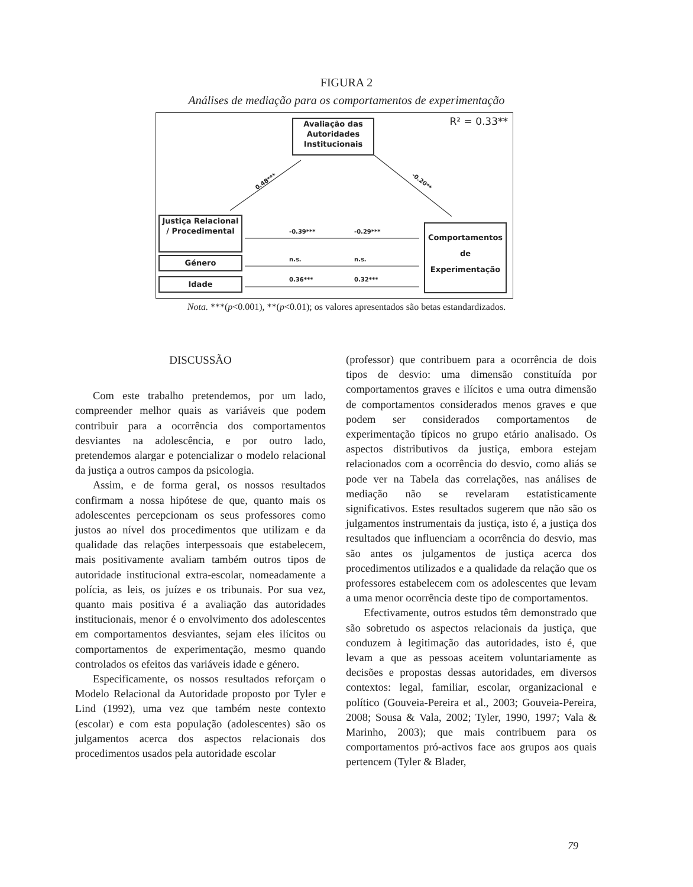FIGURA 2
Análises de mediação para os comportamentos de experimentação
Avaliação das Autoridades Institucionais
R² = 0.33**
0.48*** -0.20**
Justiça Relacional / Procedimental
Género
Idade
Comportamentos de Experimentação
-0.39*** -0.29***
n.s. n.s.
0.36*** 0.32***
Nota. ***(p<0.001), **(p<0.01); os valores apresentados são betas estandardizados.
DISCUSSÃO
Com este trabalho pretendemos, por um lado, compreender melhor quais as variáveis que podem contribuir para a ocorrência dos comportamentos desviantes na adolescência, e por outro lado, pretendemos alargar e potencializar o modelo relacional da justiça a outros campos da psicologia.
Assim, e de forma geral, os nossos resultados confirmam a nossa hipótese de que, quanto mais os adolescentes percepcionam os seus professores como justos ao nível dos procedimentos que utilizam e da qualidade das relações interpessoais que estabelecem, mais positivamente avaliam também outros tipos de autoridade institucional extra-escolar, nomeadamente a polícia, as leis, os juízes e os tribunais. Por sua vez, quanto mais positiva é a avaliação das autoridades institucionais, menor é o envolvimento dos adolescentes em comportamentos desviantes, sejam eles ilícitos ou comportamentos de experimentação, mesmo quando controlados os efeitos das variáveis idade e género.
Especificamente, os nossos resultados reforçam o Modelo Relacional da Autoridade proposto por Tyler e Lind (1992), uma vez que também neste contexto (escolar) e com esta população (adolescentes) são os julgamentos acerca dos aspectos relacionais dos procedimentos usados pela autoridade escolar
(professor) que contribuem para a ocorrência de dois tipos de desvio: uma dimensão constituída por comportamentos graves e ilícitos e uma outra dimensão de comportamentos considerados menos graves e que podem ser considerados comportamentos de experimentação típicos no grupo etário analisado. Os aspectos distributivos da justiça, embora estejam relacionados com a ocorrência do desvio, como aliás se pode ver na Tabela das correlações, nas análises de mediação não se revelaram estatisticamente significativos. Estes resultados sugerem que não são os julgamentos instrumentais da justiça, isto é, a justiça dos resultados que influenciam a ocorrência do desvio, mas são antes os julgamentos de justiça acerca dos procedimentos utilizados e a qualidade da relação que os professores estabelecem com os adolescentes que levam a uma menor ocorrência deste tipo de comportamentos.
Efectivamente, outros estudos têm demonstrado que são sobretudo os aspectos relacionais da justiça, que conduzem à legitimação das autoridades, isto é, que levam a que as pessoas aceitem voluntariamente as decisões e propostas dessas autoridades, em diversos contextos: legal, familiar, escolar, organizacional e político (Gouveia-Pereira et al., 2003; Gouveia-Pereira, 2008; Sousa & Vala, 2002; Tyler, 1990, 1997; Vala & Marinho, 2003); que mais contribuem para os comportamentos pró-activos face aos grupos aos quais pertencem (Tyler & Blader,
79